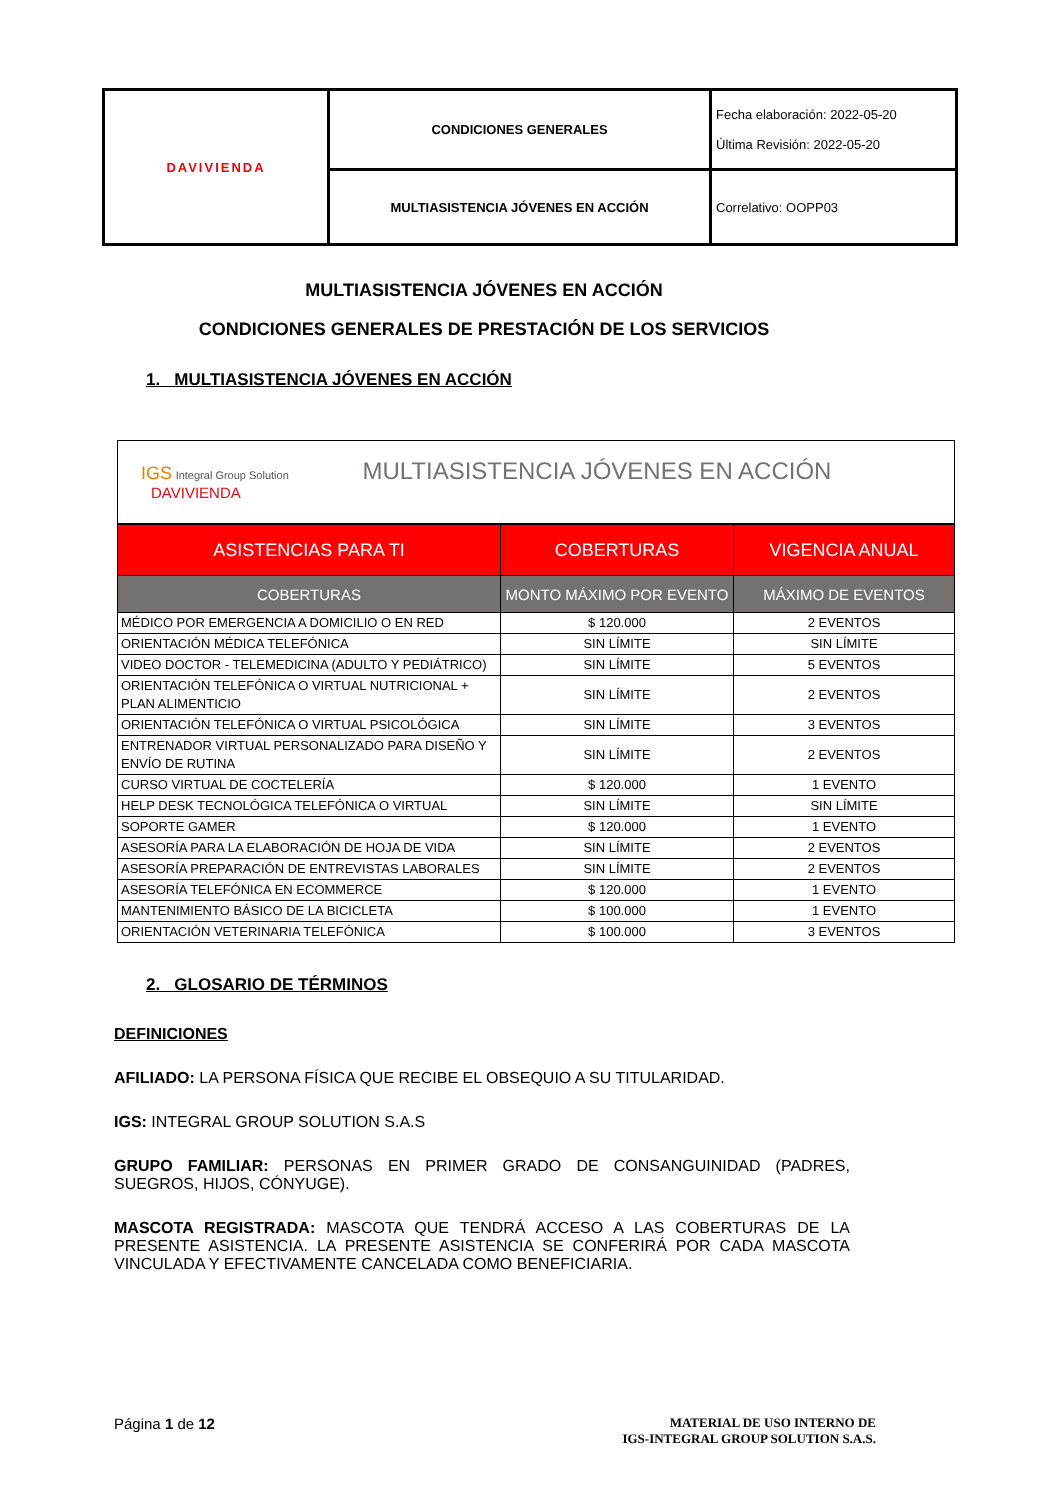| DAVIVIENDA | CONDICIONES GENERALES | Fecha elaboración: 2022-05-20 Última Revisión: 2022-05-20 |
| | MULTIASISTENCIA JÓVENES EN ACCIÓN | Correlativo: OOPP03 |
MULTIASISTENCIA JÓVENES EN ACCIÓN
CONDICIONES GENERALES DE PRESTACIÓN DE LOS SERVICIOS
1. MULTIASISTENCIA JÓVENES EN ACCIÓN
| IGS Integral Group Solution MULTIASISTENCIA JÓVENES EN ACCIÓN DAVIVIENDA | | |
| ASISTENCIAS PARA TI | COBERTURAS | VIGENCIA ANUAL |
| COBERTURAS | MONTO MÁXIMO POR EVENTO | MÁXIMO DE EVENTOS |
| MÉDICO POR EMERGENCIA A DOMICILIO O EN RED | $ 120.000 | 2 EVENTOS |
| ORIENTACIÓN MÉDICA TELEFÓNICA | SIN LÍMITE | SIN LÍMITE |
| VIDEO DOCTOR - TELEMEDICINA (ADULTO Y PEDIÁTRICO) | SIN LÍMITE | 5 EVENTOS |
| ORIENTACIÓN TELEFÓNICA O VIRTUAL NUTRICIONAL + PLAN ALIMENTICIO | SIN LÍMITE | 2 EVENTOS |
| ORIENTACIÓN TELEFÓNICA O VIRTUAL PSICOLÓGICA | SIN LÍMITE | 3 EVENTOS |
| ENTRENADOR VIRTUAL PERSONALIZADO PARA DISEÑO Y ENVÍO DE RUTINA | SIN LÍMITE | 2 EVENTOS |
| CURSO VIRTUAL DE COCTELERÍA | $ 120.000 | 1 EVENTO |
| HELP DESK TECNOLÓGICA TELEFÓNICA O VIRTUAL | SIN LÍMITE | SIN LÍMITE |
| SOPORTE GAMER | $ 120.000 | 1 EVENTO |
| ASESORÍA PARA LA ELABORACIÓN DE HOJA DE VIDA | SIN LÍMITE | 2 EVENTOS |
| ASESORÍA PREPARACIÓN DE ENTREVISTAS LABORALES | SIN LÍMITE | 2 EVENTOS |
| ASESORÍA TELEFÓNICA EN ECOMMERCE | $ 120.000 | 1 EVENTO |
| MANTENIMIENTO BÁSICO DE LA BICICLETA | $ 100.000 | 1 EVENTO |
| ORIENTACIÓN VETERINARIA TELEFÓNICA | $ 100.000 | 3 EVENTOS |
2. GLOSARIO DE TÉRMINOS
DEFINICIONES
AFILIADO: LA PERSONA FÍSICA QUE RECIBE EL OBSEQUIO A SU TITULARIDAD.
IGS: INTEGRAL GROUP SOLUTION S.A.S
GRUPO FAMILIAR: PERSONAS EN PRIMER GRADO DE CONSANGUINIDAD (PADRES, SUEGROS, HIJOS, CÓNYUGE).
MASCOTA REGISTRADA: MASCOTA QUE TENDRÁ ACCESO A LAS COBERTURAS DE LA PRESENTE ASISTENCIA. LA PRESENTE ASISTENCIA SE CONFERIRÁ POR CADA MASCOTA VINCULADA Y EFECTIVAMENTE CANCELADA COMO BENEFICIARIA.
MATERIAL DE USO INTERNO DE
IGS-INTEGRAL GROUP SOLUTION S.A.S. Página 1 de 12